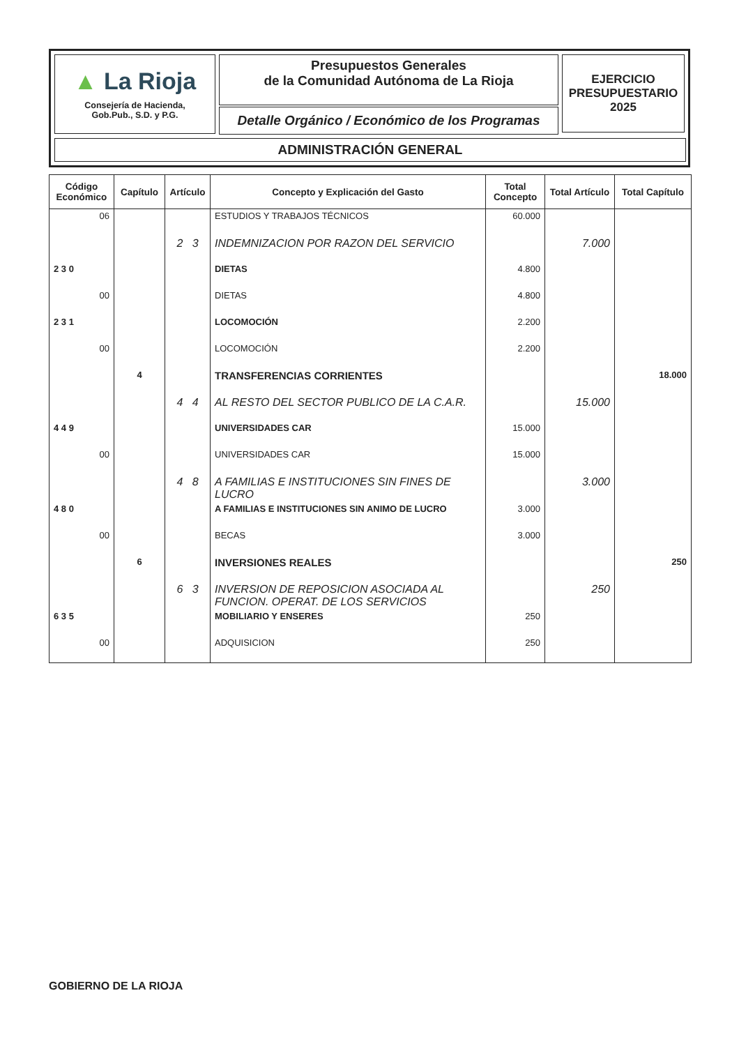▲ La Rioja
Consejería de Hacienda,
Gob.Pub., S.D. y P.G.
Presupuestos Generales
de la Comunidad Autónoma de La Rioja
Detalle Orgánico / Económico de los Programas
EJERCICIO
PRESUPUESTARIO
2025
ADMINISTRACIÓN GENERAL
| Código Económico | Capítulo | Artículo | Concepto y Explicación del Gasto | Total Concepto | Total Artículo | Total Capítulo |
| --- | --- | --- | --- | --- | --- | --- |
| 06 | | | ESTUDIOS Y TRABAJOS TÉCNICOS | 60.000 | | |
| | | 2 3 | INDEMNIZACION POR RAZON DEL SERVICIO | | 7.000 | |
| 2 3 0 | | | DIETAS | 4.800 | | |
| 00 | | | DIETAS | 4.800 | | |
| 2 3 1 | | | LOCOMOCIÓN | 2.200 | | |
| 00 | | | LOCOMOCIÓN | 2.200 | | |
| | 4 | | TRANSFERENCIAS CORRIENTES | | | 18.000 |
| | | 4 4 | AL RESTO DEL SECTOR PUBLICO DE LA C.A.R. | | 15.000 | |
| 4 4 9 | | | UNIVERSIDADES CAR | 15.000 | | |
| 00 | | | UNIVERSIDADES CAR | 15.000 | | |
| | | 4 8 | A FAMILIAS E INSTITUCIONES SIN FINES DE LUCRO | | 3.000 | |
| 4 8 0 | | | A FAMILIAS E INSTITUCIONES SIN ANIMO DE LUCRO | 3.000 | | |
| 00 | | | BECAS | 3.000 | | |
| | 6 | | INVERSIONES REALES | | | 250 |
| | | 6 3 | INVERSION DE REPOSICION ASOCIADA AL FUNCION. OPERAT. DE LOS SERVICIOS | | 250 | |
| 6 3 5 | | | MOBILIARIO Y ENSERES | 250 | | |
| 00 | | | ADQUISICION | 250 | | |
GOBIERNO DE LA RIOJA